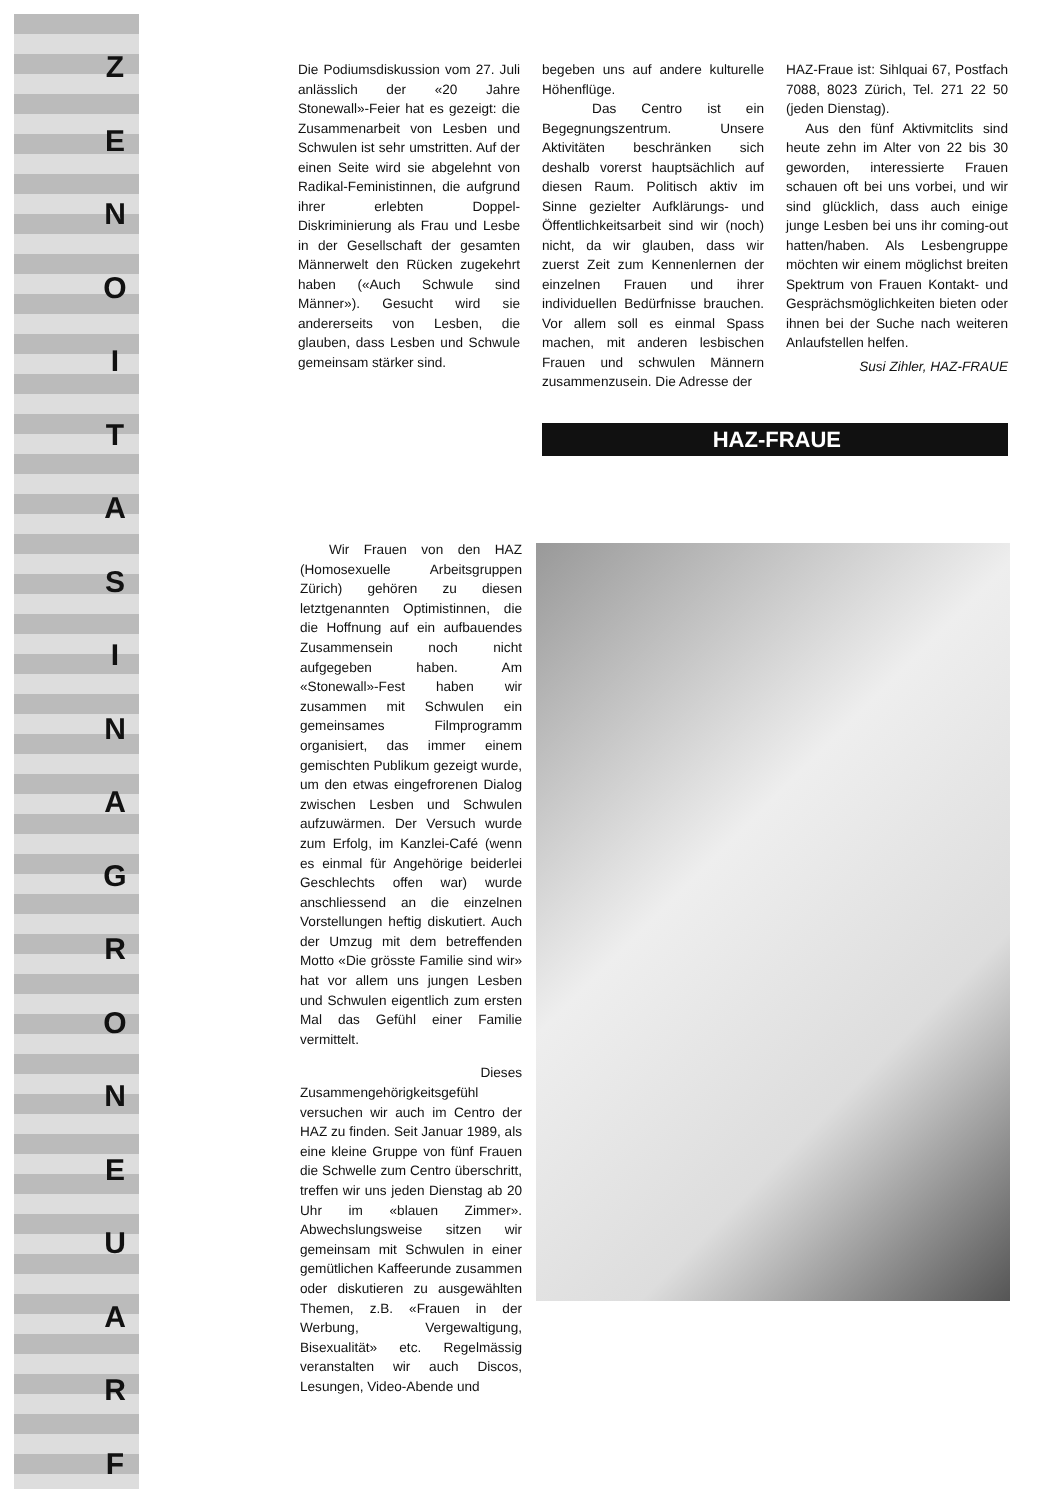Z
E
N
O
I
T
A
S
I
N
A
G
R
O
N
E
U
A
R
F
Die Podiumsdiskussion vom 27. Juli anlässlich der «20 Jahre Stonewall»-Feier hat es gezeigt: die Zusammenarbeit von Lesben und Schwulen ist sehr umstritten. Auf der einen Seite wird sie abgelehnt von Radikal-Feministinnen, die aufgrund ihrer erlebten Doppel-Diskriminierung als Frau und Lesbe in der Gesellschaft der gesamten Männerwelt den Rücken zugekehrt haben («Auch Schwule sind Männer»). Gesucht wird sie andererseits von Lesben, die glauben, dass Lesben und Schwule gemeinsam stärker sind.
begeben uns auf andere kulturelle Höhenflüge.
Das Centro ist ein Begegnungszentrum. Unsere Aktivitäten beschränken sich deshalb vorerst hauptsächlich auf diesen Raum. Politisch aktiv im Sinne gezielter Aufklärungs- und Öffentlichkeitsarbeit sind wir (noch) nicht, da wir glauben, dass wir zuerst Zeit zum Kennenlernen der einzelnen Frauen und ihrer individuellen Bedürfnisse brauchen. Vor allem soll es einmal Spass machen, mit anderen lesbischen Frauen und schwulen Männern zusammenzusein. Die Adresse der
HAZ-Fraue ist: Sihlquai 67, Postfach 7088, 8023 Zürich, Tel. 271 22 50 (jeden Dienstag).
Aus den fünf Aktivmitclits sind heute zehn im Alter von 22 bis 30 geworden, interessierte Frauen schauen oft bei uns vorbei, und wir sind glücklich, dass auch einige junge Lesben bei uns ihr coming-out hatten/haben. Als Lesbengruppe möchten wir einem möglichst breiten Spektrum von Frauen Kontakt- und Gesprächsmöglichkeiten bieten oder ihnen bei der Suche nach weiteren Anlaufstellen helfen.
Susi Zihler, HAZ-FRAUE
HAZ-FRAUE
Wir Frauen von den HAZ (Homosexuelle Arbeitsgruppen Zürich) gehören zu diesen letztgenannten Optimistinnen, die die Hoffnung auf ein aufbauendes Zusammensein noch nicht aufgegeben haben. Am «Stonewall»-Fest haben wir zusammen mit Schwulen ein gemeinsames Filmprogramm organisiert, das immer einem gemischten Publikum gezeigt wurde, um den etwas eingefrorenen Dialog zwischen Lesben und Schwulen aufzuwärmen. Der Versuch wurde zum Erfolg, im Kanzlei-Café (wenn es einmal für Angehörige beiderlei Geschlechts offen war) wurde anschliessend an die einzelnen Vorstellungen heftig diskutiert. Auch der Umzug mit dem betreffenden Motto «Die grösste Familie sind wir» hat vor allem uns jungen Lesben und Schwulen eigentlich zum ersten Mal das Gefühl einer Familie vermittelt.
Dieses Zusammengehörigkeitsgefühl versuchen wir auch im Centro der HAZ zu finden. Seit Januar 1989, als eine kleine Gruppe von fünf Frauen die Schwelle zum Centro überschritt, treffen wir uns jeden Dienstag ab 20 Uhr im «blauen Zimmer». Abwechslungsweise sitzen wir gemeinsam mit Schwulen in einer gemütlichen Kaffeerunde zusammen oder diskutieren zu ausgewählten Themen, z.B. «Frauen in der Werbung, Vergewaltigung, Bisexualität» etc. Regelmässig veranstalten wir auch Discos, Lesungen, Video-Abende und